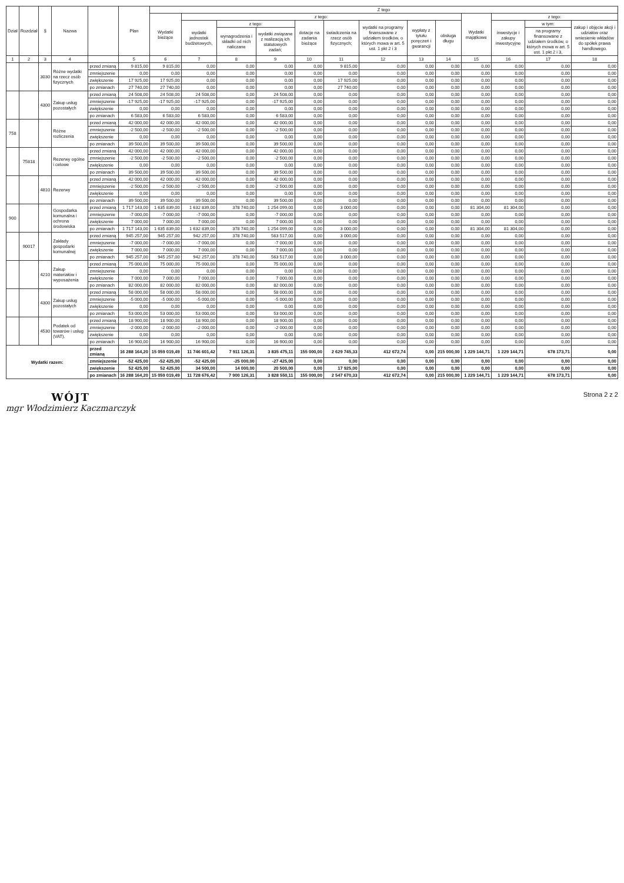| Dział | Rozdział | § | Nazwa | | Plan | Z tego | | | | | | | | | | | | |
| --- | --- | --- | --- | --- | --- | --- | --- | --- | --- | --- | --- | --- | --- | --- | --- | --- | --- | --- |
| | | | | | | Wydatki bieżące | z tego: | | | | | | | | Wydatki majątkowe | z tego: | | |
| | | | | | | | wydatki jednostek budżetowych, | z tego: | | dotacje na zadania bieżące | świadczenia na rzecz osób fizycznych; | wydatki na programy finansowane z udziałem środków, o których mowa w art. 5 ust. 1 pkt 2 i 3 | wypłaty z tytułu poręczeń i gwarancji | obsługa długu | | inwestycje i zakupy inwestycyjne | w tym: | zakup i objęcie akcji i udziałów oraz wniesienie wkładów do spółek prawa handlowego. |
| | | | | | | | | wynagrodzenia i składki od nich naliczane | wydatki związane z realizacją ich statutowych zadań; | | | | | | | | na programy finansowane z udziałem środków, o których mowa w art. 5 ust. 1 pkt 2 i 3, | |
| 1 | 2 | 3 | 4 | | 5 | 6 | 7 | 8 | 9 | 10 | 11 | 12 | 13 | 14 | 15 | 16 | 17 | 18 |
| | | 3030 | Różne wydatki na rzecz osób fizycznych | przed zmianą | 9 815,00 | 9 815,00 | 0,00 | 0,00 | 0,00 | 0,00 | 9 815,00 | 0,00 | 0,00 | 0,00 | 0,00 | 0,00 | 0,00 | 0,00 |
| | | | | zmniejszenie | 0,00 | 0,00 | 0,00 | 0,00 | 0,00 | 0,00 | 0,00 | 0,00 | 0,00 | 0,00 | 0,00 | 0,00 | 0,00 | 0,00 |
| | | | | zwiększenie | 17 925,00 | 17 925,00 | 0,00 | 0,00 | 0,00 | 0,00 | 17 925,00 | 0,00 | 0,00 | 0,00 | 0,00 | 0,00 | 0,00 | 0,00 |
| | | | | po zmianach | 27 740,00 | 27 740,00 | 0,00 | 0,00 | 0,00 | 0,00 | 27 740,00 | 0,00 | 0,00 | 0,00 | 0,00 | 0,00 | 0,00 | 0,00 |
| | | 4300 | Zakup usług pozostałych | przed zmianą | 24 508,00 | 24 508,00 | 24 508,00 | 0,00 | 24 508,00 | 0,00 | 0,00 | 0,00 | 0,00 | 0,00 | 0,00 | 0,00 | 0,00 | 0,00 |
| | | | | zmniejszenie | -17 925,00 | -17 925,00 | -17 925,00 | 0,00 | -17 925,00 | 0,00 | 0,00 | 0,00 | 0,00 | 0,00 | 0,00 | 0,00 | 0,00 | 0,00 |
| | | | | zwiększenie | 0,00 | 0,00 | 0,00 | 0,00 | 0,00 | 0,00 | 0,00 | 0,00 | 0,00 | 0,00 | 0,00 | 0,00 | 0,00 | 0,00 |
| | | | | po zmianach | 6 583,00 | 6 583,00 | 6 583,00 | 0,00 | 6 583,00 | 0,00 | 0,00 | 0,00 | 0,00 | 0,00 | 0,00 | 0,00 | 0,00 | 0,00 |
| 758 | | | Różne rozliczenia | przed zmianą | 42 000,00 | 42 000,00 | 42 000,00 | 0,00 | 42 000,00 | 0,00 | 0,00 | 0,00 | 0,00 | 0,00 | 0,00 | 0,00 | 0,00 | 0,00 |
| | | | | zmniejszenie | -2 500,00 | -2 500,00 | -2 500,00 | 0,00 | -2 500,00 | 0,00 | 0,00 | 0,00 | 0,00 | 0,00 | 0,00 | 0,00 | 0,00 | 0,00 |
| | | | | zwiększenie | 0,00 | 0,00 | 0,00 | 0,00 | 0,00 | 0,00 | 0,00 | 0,00 | 0,00 | 0,00 | 0,00 | 0,00 | 0,00 | 0,00 |
| | | | | po zmianach | 39 500,00 | 39 500,00 | 39 500,00 | 0,00 | 39 500,00 | 0,00 | 0,00 | 0,00 | 0,00 | 0,00 | 0,00 | 0,00 | 0,00 | 0,00 |
| | 75818 | | Rezerwy ogólne i celowe | przed zmianą | 42 000,00 | 42 000,00 | 42 000,00 | 0,00 | 42 000,00 | 0,00 | 0,00 | 0,00 | 0,00 | 0,00 | 0,00 | 0,00 | 0,00 | 0,00 |
| | | | | zmniejszenie | -2 500,00 | -2 500,00 | -2 500,00 | 0,00 | -2 500,00 | 0,00 | 0,00 | 0,00 | 0,00 | 0,00 | 0,00 | 0,00 | 0,00 | 0,00 |
| | | | | zwiększenie | 0,00 | 0,00 | 0,00 | 0,00 | 0,00 | 0,00 | 0,00 | 0,00 | 0,00 | 0,00 | 0,00 | 0,00 | 0,00 | 0,00 |
| | | | | po zmianach | 39 500,00 | 39 500,00 | 39 500,00 | 0,00 | 39 500,00 | 0,00 | 0,00 | 0,00 | 0,00 | 0,00 | 0,00 | 0,00 | 0,00 | 0,00 |
| | | 4810 | Rezerwy | przed zmianą | 42 000,00 | 42 000,00 | 42 000,00 | 0,00 | 42 000,00 | 0,00 | 0,00 | 0,00 | 0,00 | 0,00 | 0,00 | 0,00 | 0,00 | 0,00 |
| | | | | zmniejszenie | -2 500,00 | -2 500,00 | -2 500,00 | 0,00 | -2 500,00 | 0,00 | 0,00 | 0,00 | 0,00 | 0,00 | 0,00 | 0,00 | 0,00 | 0,00 |
| | | | | zwiększenie | 0,00 | 0,00 | 0,00 | 0,00 | 0,00 | 0,00 | 0,00 | 0,00 | 0,00 | 0,00 | 0,00 | 0,00 | 0,00 | 0,00 |
| | | | | po zmianach | 39 500,00 | 39 500,00 | 39 500,00 | 0,00 | 39 500,00 | 0,00 | 0,00 | 0,00 | 0,00 | 0,00 | 0,00 | 0,00 | 0,00 | 0,00 |
| 900 | | | Gospodarka komunalna i ochrona środowiska | przed zmianą | 1 717 143,00 | 1 635 839,00 | 1 632 839,00 | 378 740,00 | 1 254 099,00 | 0,00 | 3 000,00 | 0,00 | 0,00 | 0,00 | 81 304,00 | 81 304,00 | 0,00 | 0,00 |
| | | | | zmniejszenie | -7 000,00 | -7 000,00 | -7 000,00 | 0,00 | -7 000,00 | 0,00 | 0,00 | 0,00 | 0,00 | 0,00 | 0,00 | 0,00 | 0,00 | 0,00 |
| | | | | zwiększenie | 7 000,00 | 7 000,00 | 7 000,00 | 0,00 | 7 000,00 | 0,00 | 0,00 | 0,00 | 0,00 | 0,00 | 0,00 | 0,00 | 0,00 | 0,00 |
| | | | | po zmianach | 1 717 143,00 | 1 635 839,00 | 1 632 839,00 | 378 740,00 | 1 254 099,00 | 0,00 | 3 000,00 | 0,00 | 0,00 | 0,00 | 81 304,00 | 81 304,00 | 0,00 | 0,00 |
| | 90017 | | Zakłady gospodarki komunalnej | przed zmianą | 945 257,00 | 945 257,00 | 942 257,00 | 378 740,00 | 563 517,00 | 0,00 | 3 000,00 | 0,00 | 0,00 | 0,00 | 0,00 | 0,00 | 0,00 | 0,00 |
| | | | | zmniejszenie | -7 000,00 | -7 000,00 | -7 000,00 | 0,00 | -7 000,00 | 0,00 | 0,00 | 0,00 | 0,00 | 0,00 | 0,00 | 0,00 | 0,00 | 0,00 |
| | | | | zwiększenie | 7 000,00 | 7 000,00 | 7 000,00 | 0,00 | 7 000,00 | 0,00 | 0,00 | 0,00 | 0,00 | 0,00 | 0,00 | 0,00 | 0,00 | 0,00 |
| | | | | po zmianach | 945 257,00 | 945 257,00 | 942 257,00 | 378 740,00 | 563 517,00 | 0,00 | 3 000,00 | 0,00 | 0,00 | 0,00 | 0,00 | 0,00 | 0,00 | 0,00 |
| | | 4210 | Zakup materiałów i wyposażenia | przed zmianą | 75 000,00 | 75 000,00 | 75 000,00 | 0,00 | 75 000,00 | 0,00 | 0,00 | 0,00 | 0,00 | 0,00 | 0,00 | 0,00 | 0,00 | 0,00 |
| | | | | zmniejszenie | 0,00 | 0,00 | 0,00 | 0,00 | 0,00 | 0,00 | 0,00 | 0,00 | 0,00 | 0,00 | 0,00 | 0,00 | 0,00 | 0,00 |
| | | | | zwiększenie | 7 000,00 | 7 000,00 | 7 000,00 | 0,00 | 7 000,00 | 0,00 | 0,00 | 0,00 | 0,00 | 0,00 | 0,00 | 0,00 | 0,00 | 0,00 |
| | | | | po zmianach | 82 000,00 | 82 000,00 | 82 000,00 | 0,00 | 82 000,00 | 0,00 | 0,00 | 0,00 | 0,00 | 0,00 | 0,00 | 0,00 | 0,00 | 0,00 |
| | | 4300 | Zakup usług pozostałych | przed zmianą | 58 000,00 | 58 000,00 | 58 000,00 | 0,00 | 58 000,00 | 0,00 | 0,00 | 0,00 | 0,00 | 0,00 | 0,00 | 0,00 | 0,00 | 0,00 |
| | | | | zmniejszenie | -5 000,00 | -5 000,00 | -5 000,00 | 0,00 | -5 000,00 | 0,00 | 0,00 | 0,00 | 0,00 | 0,00 | 0,00 | 0,00 | 0,00 | 0,00 |
| | | | | zwiększenie | 0,00 | 0,00 | 0,00 | 0,00 | 0,00 | 0,00 | 0,00 | 0,00 | 0,00 | 0,00 | 0,00 | 0,00 | 0,00 | 0,00 |
| | | | | po zmianach | 53 000,00 | 53 000,00 | 53 000,00 | 0,00 | 53 000,00 | 0,00 | 0,00 | 0,00 | 0,00 | 0,00 | 0,00 | 0,00 | 0,00 | 0,00 |
| | | 4530 | Podatek od towarów i usług (VAT). | przed zmianą | 18 900,00 | 18 900,00 | 18 900,00 | 0,00 | 18 900,00 | 0,00 | 0,00 | 0,00 | 0,00 | 0,00 | 0,00 | 0,00 | 0,00 | 0,00 |
| | | | | zmniejszenie | -2 000,00 | -2 000,00 | -2 000,00 | 0,00 | -2 000,00 | 0,00 | 0,00 | 0,00 | 0,00 | 0,00 | 0,00 | 0,00 | 0,00 | 0,00 |
| | | | | zwiększenie | 0,00 | 0,00 | 0,00 | 0,00 | 0,00 | 0,00 | 0,00 | 0,00 | 0,00 | 0,00 | 0,00 | 0,00 | 0,00 | 0,00 |
| | | | | po zmianach | 16 900,00 | 16 900,00 | 16 900,00 | 0,00 | 16 900,00 | 0,00 | 0,00 | 0,00 | 0,00 | 0,00 | 0,00 | 0,00 | 0,00 | 0,00 |
| Wydatki razem: | | | | przed zmianą | 16 288 164,20 | 15 059 019,49 | 11 746 601,42 | 7 911 126,31 | 3 835 475,11 | 155 000,00 | 2 629 745,33 | 412 672,74 | 0,00 | 215 000,00 | 1 229 144,71 | 1 229 144,71 | 678 173,71 | 0,00 |
| | | | | zmniejszenie | -52 425,00 | -52 425,00 | -52 425,00 | -25 000,00 | -27 425,00 | 0,00 | 0,00 | 0,00 | 0,00 | 0,00 | 0,00 | 0,00 | 0,00 | 0,00 |
| | | | | zwiększenie | 52 425,00 | 52 425,00 | 34 500,00 | 14 000,00 | 20 500,00 | 0,00 | 17 925,00 | 0,00 | 0,00 | 0,00 | 0,00 | 0,00 | 0,00 | 0,00 |
| | | | | po zmianach | 16 288 164,20 | 15 059 019,49 | 11 728 676,42 | 7 900 126,31 | 3 828 550,11 | 155 000,00 | 2 547 670,33 | 412 672,74 | 0,00 | 215 000,00 | 1 229 144,71 | 1 229 144,71 | 678 173,71 | 0,00 |
WÓJT
mgr Włodzimierz Kaczmarczyk
Strona 2 z 2